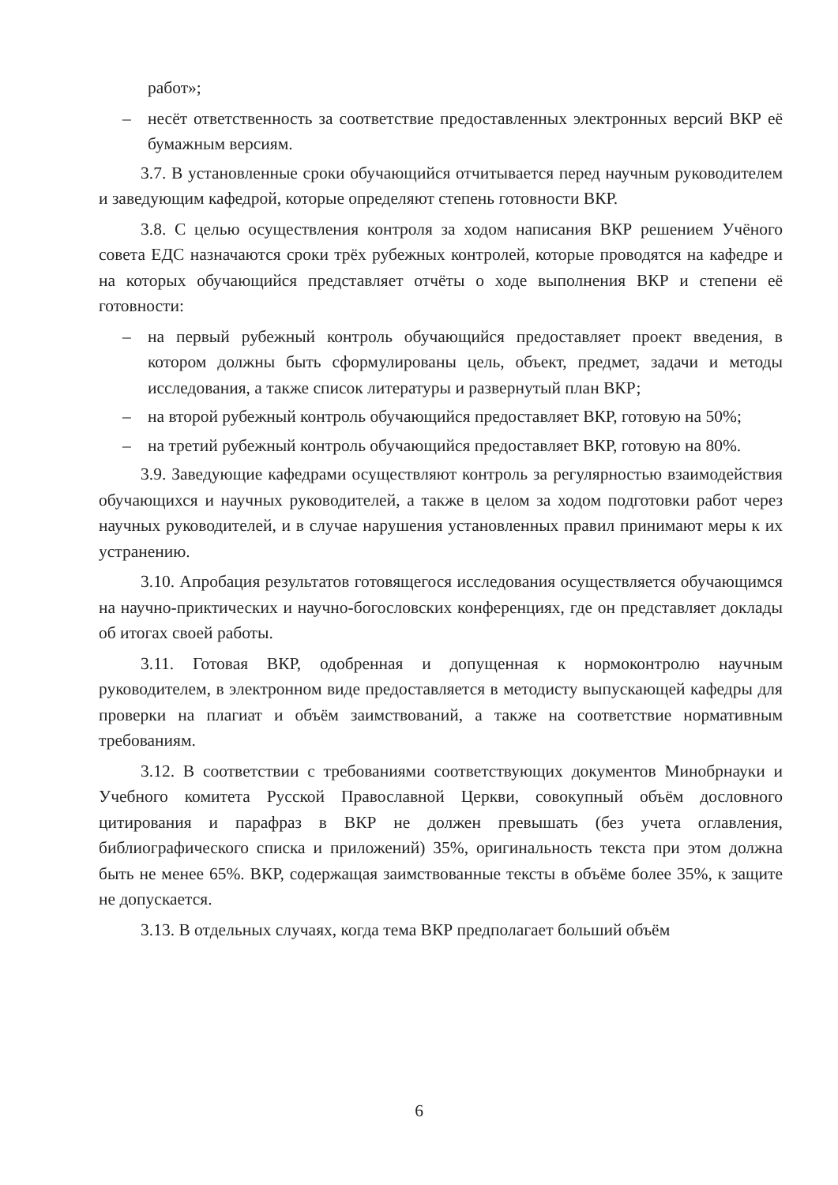работ»;
– несёт ответственность за соответствие предоставленных электронных версий ВКР её бумажным версиям.
3.7. В установленные сроки обучающийся отчитывается перед научным руководителем и заведующим кафедрой, которые определяют степень готовности ВКР.
3.8. С целью осуществления контроля за ходом написания ВКР решением Учёного совета ЕДС назначаются сроки трёх рубежных контролей, которые проводятся на кафедре и на которых обучающийся представляет отчёты о ходе выполнения ВКР и степени её готовности:
– на первый рубежный контроль обучающийся предоставляет проект введения, в котором должны быть сформулированы цель, объект, предмет, задачи и методы исследования, а также список литературы и развернутый план ВКР;
– на второй рубежный контроль обучающийся предоставляет ВКР, готовую на 50%;
– на третий рубежный контроль обучающийся предоставляет ВКР, готовую на 80%.
3.9. Заведующие кафедрами осуществляют контроль за регулярностью взаимодействия обучающихся и научных руководителей, а также в целом за ходом подготовки работ через научных руководителей, и в случае нарушения установленных правил принимают меры к их устранению.
3.10. Апробация результатов готовящегося исследования осуществляется обучающимся на научно-приктических и научно-богословских конференциях, где он представляет доклады об итогах своей работы.
3.11. Готовая ВКР, одобренная и допущенная к нормоконтролю научным руководителем, в электронном виде предоставляется в методисту выпускающей кафедры для проверки на плагиат и объём заимствований, а также на соответствие нормативным требованиям.
3.12. В соответствии с требованиями соответствующих документов Минобрнауки и Учебного комитета Русской Православной Церкви, совокупный объём дословного цитирования и парафраз в ВКР не должен превышать (без учета оглавления, библиографического списка и приложений) 35%, оригинальность текста при этом должна быть не менее 65%. ВКР, содержащая заимствованные тексты в объёме более 35%, к защите не допускается.
3.13. В отдельных случаях, когда тема ВКР предполагает больший объём
6